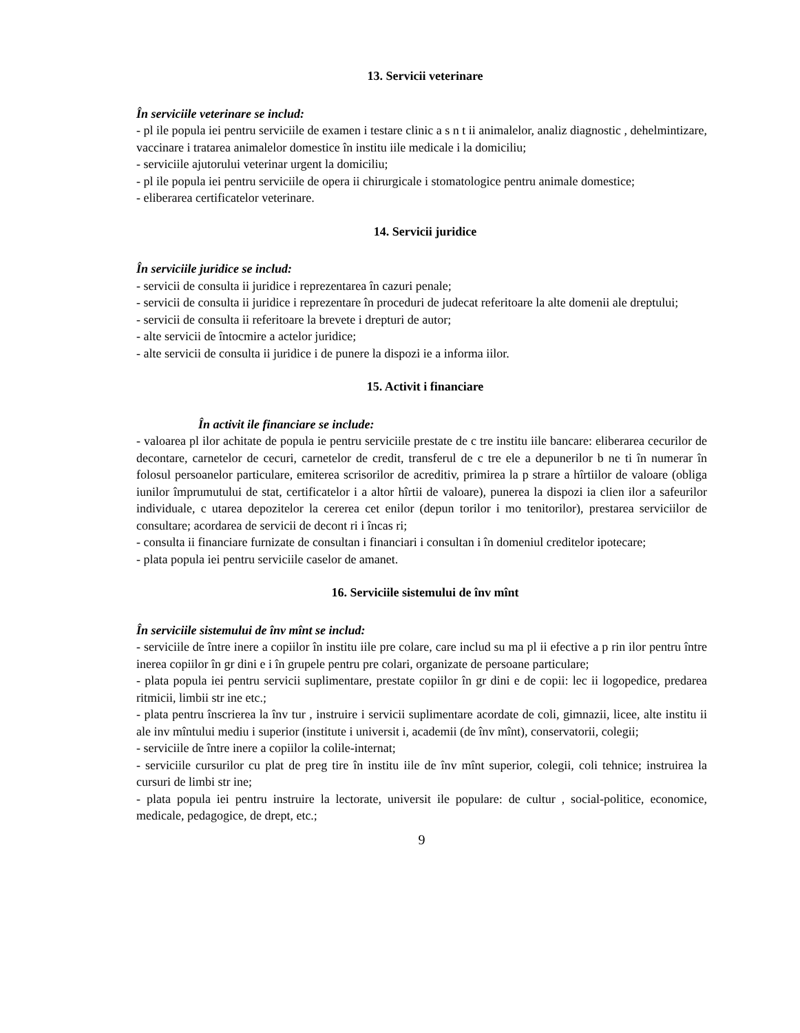13. Servicii veterinare
În serviciile veterinare se includ:
- pl ile popula iei pentru serviciile de examen i testare clinic a s n t ii animalelor, analiz diagnostic , dehelmintizare, vaccinare i tratarea animalelor domestice în institu iile medicale i la domiciliu;
- serviciile ajutorului veterinar urgent la domiciliu;
- pl ile popula iei pentru serviciile de opera ii chirurgicale i stomatologice pentru animale domestice;
- eliberarea certificatelor veterinare.
14. Servicii juridice
În serviciile juridice se includ:
- servicii de consulta ii juridice i reprezentarea în cazuri penale;
- servicii de consulta ii juridice i reprezentare în proceduri de judecat referitoare la alte domenii ale dreptului;
- servicii de consulta ii referitoare la brevete i drepturi de autor;
- alte servicii de întocmire a actelor juridice;
- alte servicii de consulta ii juridice i de punere la dispozi ie a informa iilor.
15. Activit i financiare
În activit ile financiare se include:
- valoarea pl ilor achitate de popula ie pentru serviciile prestate de c tre institu iile bancare: eliberarea cecurilor de decontare, carnetelor de cecuri, carnetelor de credit, transferul de c tre ele a depunerilor b ne ti în numerar în folosul persoanelor particulare, emiterea scrisorilor de acreditiv, primirea la p strare a hîrtiilor de valoare (obliga iunilor împrumutului de stat, certificatelor i a altor hîrtii de valoare), punerea la dispozi ia clien ilor a safeurilor individuale, c utarea depozitelor la cererea cet enilor (depun torilor i mo tenitorilor), prestarea serviciilor de consultare; acordarea de servicii de decont ri i încas ri;
- consulta ii financiare furnizate de consultan i financiari i consultan i în domeniul creditelor ipotecare;
- plata popula iei pentru serviciile caselor de amanet.
16. Serviciile sistemului de înv mînt
În serviciile sistemului de înv mînt se includ:
- serviciile de între inere a copiilor în institu iile pre colare, care includ su ma pl ii efective a p rin ilor pentru între inerea copiilor în gr dini e i în grupele pentru pre colari, organizate de persoane particulare;
- plata popula iei pentru servicii suplimentare, prestate copiilor în gr dini e de copii: lec ii logopedice, predarea ritmicii, limbii str ine etc.;
- plata pentru înscrierea la înv tur , instruire i servicii suplimentare acordate de coli, gimnazii, licee, alte institu ii ale inv mîntului mediu i superior (institute i universit i, academii (de înv mînt), conservatorii, colegii;
- serviciile de între inere a copiilor la colile-internat;
- serviciile cursurilor cu plat de preg tire în institu iile de înv mînt superior, colegii, coli tehnice; instruirea la cursuri de limbi str ine;
- plata popula iei pentru instruire la lectorate, universit ile populare: de cultur , social-politice, economice, medicale, pedagogice, de drept, etc.;
9